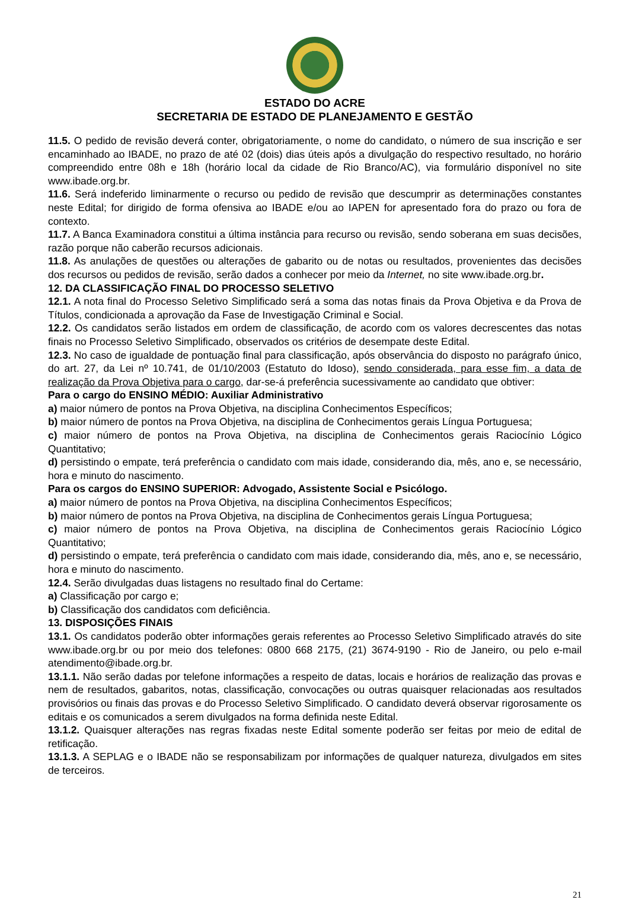ESTADO DO ACRE
SECRETARIA DE ESTADO DE PLANEJAMENTO E GESTÃO
11.5. O pedido de revisão deverá conter, obrigatoriamente, o nome do candidato, o número de sua inscrição e ser encaminhado ao IBADE, no prazo de até 02 (dois) dias úteis após a divulgação do respectivo resultado, no horário compreendido entre 08h e 18h (horário local da cidade de Rio Branco/AC), via formulário disponível no site www.ibade.org.br.
11.6. Será indeferido liminarmente o recurso ou pedido de revisão que descumprir as determinações constantes neste Edital; for dirigido de forma ofensiva ao IBADE e/ou ao IAPEN for apresentado fora do prazo ou fora de contexto.
11.7. A Banca Examinadora constitui a última instância para recurso ou revisão, sendo soberana em suas decisões, razão porque não caberão recursos adicionais.
11.8. As anulações de questões ou alterações de gabarito ou de notas ou resultados, provenientes das decisões dos recursos ou pedidos de revisão, serão dados a conhecer por meio da Internet, no site www.ibade.org.br.
12. DA CLASSIFICAÇÃO FINAL DO PROCESSO SELETIVO
12.1. A nota final do Processo Seletivo Simplificado será a soma das notas finais da Prova Objetiva e da Prova de Títulos, condicionada a aprovação da Fase de Investigação Criminal e Social.
12.2. Os candidatos serão listados em ordem de classificação, de acordo com os valores decrescentes das notas finais no Processo Seletivo Simplificado, observados os critérios de desempate deste Edital.
12.3. No caso de igualdade de pontuação final para classificação, após observância do disposto no parágrafo único, do art. 27, da Lei nº 10.741, de 01/10/2003 (Estatuto do Idoso), sendo considerada, para esse fim, a data de realização da Prova Objetiva para o cargo, dar-se-á preferência sucessivamente ao candidato que obtiver:
Para o cargo do ENSINO MÉDIO: Auxiliar Administrativo
a) maior número de pontos na Prova Objetiva, na disciplina Conhecimentos Específicos;
b) maior número de pontos na Prova Objetiva, na disciplina de Conhecimentos gerais Língua Portuguesa;
c) maior número de pontos na Prova Objetiva, na disciplina de Conhecimentos gerais Raciocínio Lógico Quantitativo;
d) persistindo o empate, terá preferência o candidato com mais idade, considerando dia, mês, ano e, se necessário, hora e minuto do nascimento.
Para os cargos do ENSINO SUPERIOR: Advogado, Assistente Social e Psicólogo.
a) maior número de pontos na Prova Objetiva, na disciplina Conhecimentos Específicos;
b) maior número de pontos na Prova Objetiva, na disciplina de Conhecimentos gerais Língua Portuguesa;
c) maior número de pontos na Prova Objetiva, na disciplina de Conhecimentos gerais Raciocínio Lógico Quantitativo;
d) persistindo o empate, terá preferência o candidato com mais idade, considerando dia, mês, ano e, se necessário, hora e minuto do nascimento.
12.4. Serão divulgadas duas listagens no resultado final do Certame:
a) Classificação por cargo e;
b) Classificação dos candidatos com deficiência.
13. DISPOSIÇÕES FINAIS
13.1. Os candidatos poderão obter informações gerais referentes ao Processo Seletivo Simplificado através do site www.ibade.org.br ou por meio dos telefones: 0800 668 2175, (21) 3674-9190 - Rio de Janeiro, ou pelo e-mail atendimento@ibade.org.br.
13.1.1. Não serão dadas por telefone informações a respeito de datas, locais e horários de realização das provas e nem de resultados, gabaritos, notas, classificação, convocações ou outras quaisquer relacionadas aos resultados provisórios ou finais das provas e do Processo Seletivo Simplificado. O candidato deverá observar rigorosamente os editais e os comunicados a serem divulgados na forma definida neste Edital.
13.1.2. Quaisquer alterações nas regras fixadas neste Edital somente poderão ser feitas por meio de edital de retificação.
13.1.3. A SEPLAG e o IBADE não se responsabilizam por informações de qualquer natureza, divulgados em sites de terceiros.
21